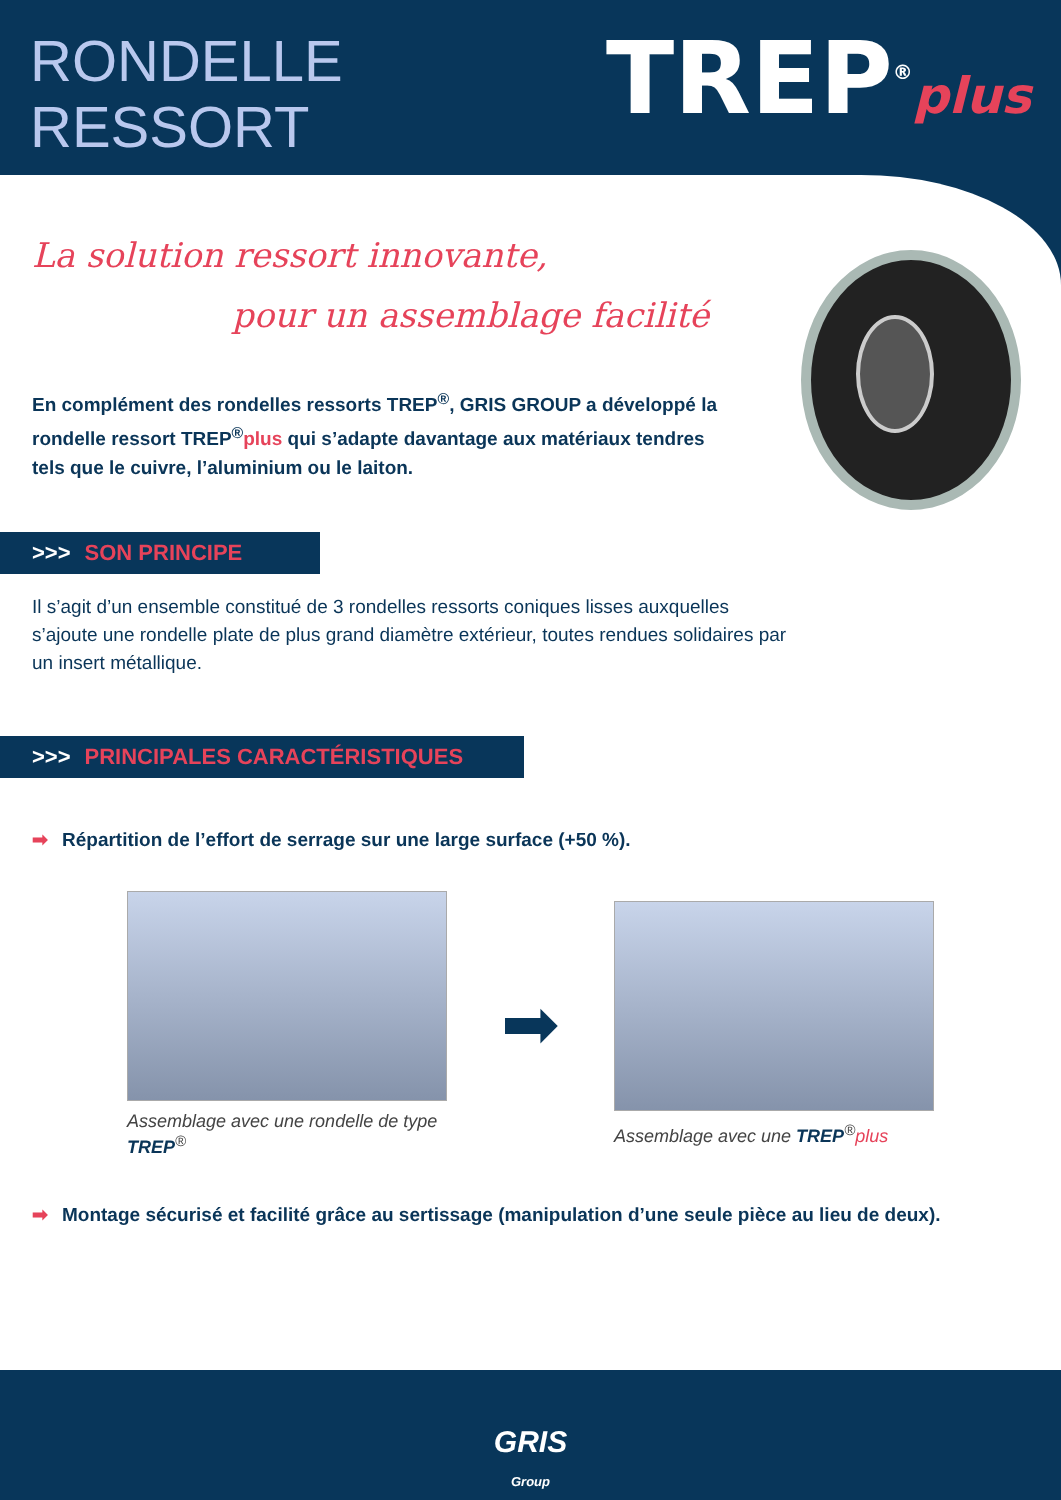RONDELLE
RESSORT
TREP<sup>®</sup>plus
La solution ressort innovante,
pour un assemblage facilité
En complément des rondelles ressorts TREP<sup>®</sup>, GRIS GROUP a développé la rondelle ressort TREP<sup>®</sup>plus qui s’adapte davantage aux matériaux tendres tels que le cuivre, l’aluminium ou le laiton.
>>> SON PRINCIPE
Il s’agit d’un ensemble constitué de 3 rondelles ressorts coniques lisses auxquelles s’ajoute une rondelle plate de plus grand diamètre extérieur, toutes rendues solidaires par un insert métallique.
>>> PRINCIPALES CARACTÉRISTIQUES
➡ Répartition de l’effort de serrage sur une large surface (+50 %).
Assemblage avec une rondelle de type TREP<sup>®</sup>
➡
Assemblage avec une TREP<sup>®</sup>plus
➡ Montage sécurisé et facilité grâce au sertissage (manipulation d’une seule pièce au lieu de deux).
GRIS
Group